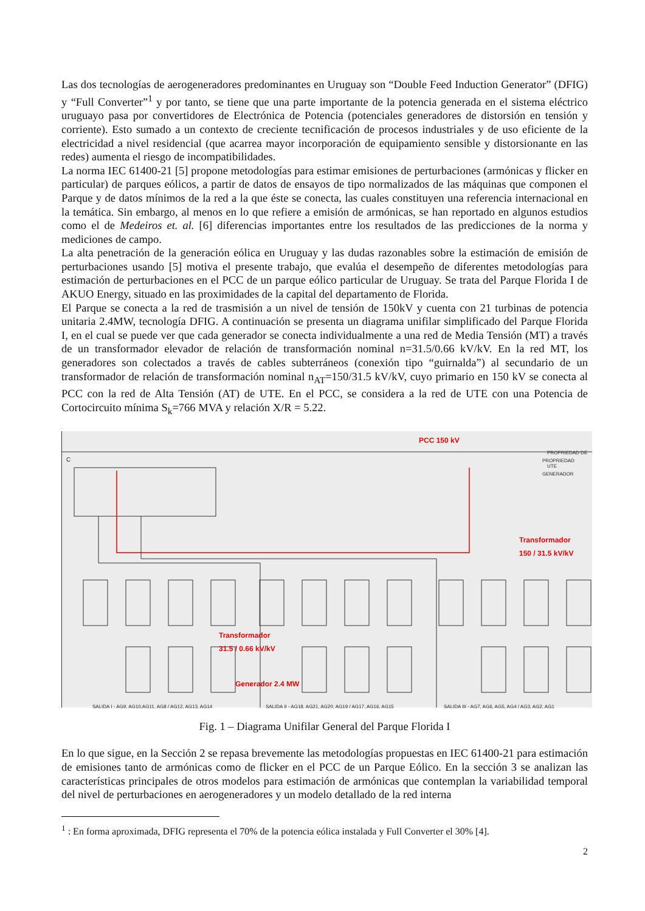Las dos tecnologías de aerogeneradores predominantes en Uruguay son “Double Feed Induction Generator” (DFIG) y “Full Converter”<sup>1</sup> y por tanto, se tiene que una parte importante de la potencia generada en el sistema eléctrico uruguayo pasa por convertidores de Electrónica de Potencia (potenciales generadores de distorsión en tensión y corriente). Esto sumado a un contexto de creciente tecnificación de procesos industriales y de uso eficiente de la electricidad a nivel residencial (que acarrea mayor incorporación de equipamiento sensible y distorsionante en las redes) aumenta el riesgo de incompatibilidades.
La norma IEC 61400-21 [5] propone metodologías para estimar emisiones de perturbaciones (armónicas y flicker en particular) de parques eólicos, a partir de datos de ensayos de tipo normalizados de las máquinas que componen el Parque y de datos mínimos de la red a la que éste se conecta, las cuales constituyen una referencia internacional en la temática. Sin embargo, al menos en lo que refiere a emisión de armónicas, se han reportado en algunos estudios como el de Medeiros et. al. [6] diferencias importantes entre los resultados de las predicciones de la norma y mediciones de campo.
La alta penetración de la generación eólica en Uruguay y las dudas razonables sobre la estimación de emisión de perturbaciones usando [5] motiva el presente trabajo, que evalúa el desempeño de diferentes metodologías para estimación de perturbaciones en el PCC de un parque eólico particular de Uruguay. Se trata del Parque Florida I de AKUO Energy, situado en las proximidades de la capital del departamento de Florida.
El Parque se conecta a la red de trasmisión a un nivel de tensión de 150kV y cuenta con 21 turbinas de potencia unitaria 2.4MW, tecnología DFIG. A continuación se presenta un diagrama unifilar simplificado del Parque Florida I, en el cual se puede ver que cada generador se conecta individualmente a una red de Media Tensión (MT) a través de un transformador elevador de relación de transformación nominal n=31.5/0.66 kV/kV. En la red MT, los generadores son colectados a través de cables subterráneos (conexión tipo “guirnalda”) al secundario de un transformador de relación de transformación nominal n<sub>AT</sub>=150/31.5 kV/kV, cuyo primario en 150 kV se conecta al PCC con la red de Alta Tensión (AT) de UTE. En el PCC, se considera a la red de UTE con una Potencia de Cortocircuito mínima S<sub>k</sub>=766 MVA y relación X/R = 5.22.
PCC 150 kV
PROPRIEDAD DE UTE
PROPRIEDAD GENERADOR C
Transformador
150 / 31.5 kV/kV
Transformador
31.5 / 0.66 kV/kV
Generador 2.4 MW
SALIDA I - AG9, AG10,AG11, AG8 / AG12, AG13, AG14 SALIDA II - AG18, AG21, AG20, AG19 / AG17, AG16, AG15 SALIDA III - AG7, AG6, AG5, AG4 / AG3, AG2, AG1
Fig. 1 – Diagrama Unifilar General del Parque Florida I
En lo que sigue, en la Sección 2 se repasa brevemente las metodologías propuestas en IEC 61400-21 para estimación de emisiones tanto de armónicas como de flicker en el PCC de un Parque Eólico. En la sección 3 se analizan las características principales de otros modelos para estimación de armónicas que contemplan la variabilidad temporal del nivel de perturbaciones en aerogeneradores y un modelo detallado de la red interna
<sup>1</sup> : En forma aproximada, DFIG representa el 70% de la potencia eólica instalada y Full Converter el 30% [4].
2